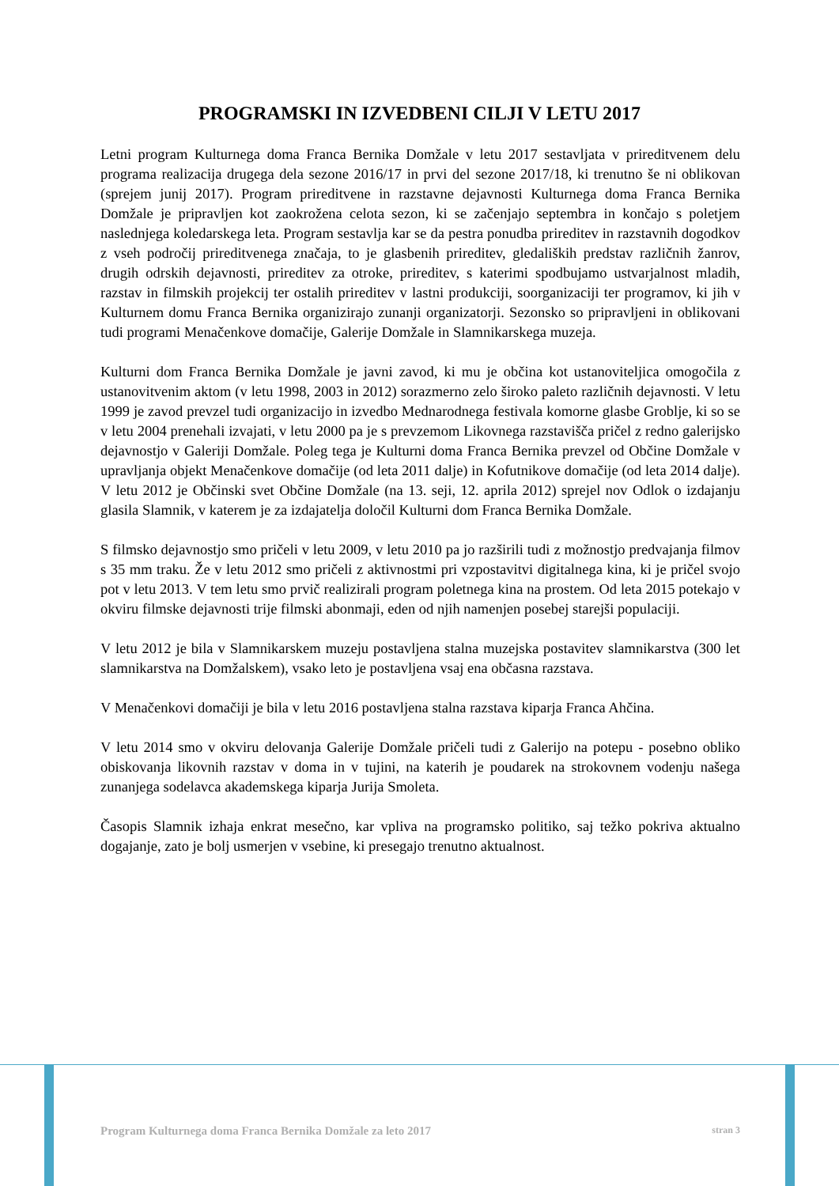PROGRAMSKI IN IZVEDBENI CILJI V LETU 2017
Letni program Kulturnega doma Franca Bernika Domžale v letu 2017 sestavljata v prireditvenem delu programa realizacija drugega dela sezone 2016/17 in prvi del sezone 2017/18, ki trenutno še ni oblikovan (sprejem junij 2017). Program prireditvene in razstavne dejavnosti Kulturnega doma Franca Bernika Domžale je pripravljen kot zaokrožena celota sezon, ki se začenjajo septembra in končajo s poletjem naslednjega koledarskega leta. Program sestavlja kar se da pestra ponudba prireditev in razstavnih dogodkov z vseh področij prireditvenega značaja, to je glasbenih prireditev, gledaliških predstav različnih žanrov, drugih odrskih dejavnosti, prireditev za otroke, prireditev, s katerimi spodbujamo ustvarjalnost mladih, razstav in filmskih projekcij ter ostalih prireditev v lastni produkciji, soorganizaciji ter programov, ki jih v Kulturnem domu Franca Bernika organizirajo zunanji organizatorji. Sezonsko so pripravljeni in oblikovani tudi programi Menačenkove domačije, Galerije Domžale in Slamnikarskega muzeja.
Kulturni dom Franca Bernika Domžale je javni zavod, ki mu je občina kot ustanoviteljica omogočila z ustanovitvenim aktom (v letu 1998, 2003 in 2012) sorazmerno zelo široko paleto različnih dejavnosti. V letu 1999 je zavod prevzel tudi organizacijo in izvedbo Mednarodnega festivala komorne glasbe Groblje, ki so se v letu 2004 prenehali izvajati, v letu 2000 pa je s prevzemom Likovnega razstavišča pričel z redno galerijsko dejavnostjo v Galeriji Domžale. Poleg tega je Kulturni doma Franca Bernika prevzel od Občine Domžale v upravljanja objekt Menačenkove domačije (od leta 2011 dalje) in Kofutnikove domačije (od leta 2014 dalje). V letu 2012 je Občinski svet Občine Domžale (na 13. seji, 12. aprila 2012) sprejel nov Odlok o izdajanju glasila Slamnik, v katerem je za izdajatelja določil Kulturni dom Franca Bernika Domžale.
S filmsko dejavnostjo smo pričeli v letu 2009, v letu 2010 pa jo razširili tudi z možnostjo predvajanja filmov s 35 mm traku. Že v letu 2012 smo pričeli z aktivnostmi pri vzpostavitvi digitalnega kina, ki je pričel svojo pot v letu 2013. V tem letu smo prvič realizirali program poletnega kina na prostem. Od leta 2015 potekajo v okviru filmske dejavnosti trije filmski abonmaji, eden od njih namenjen posebej starejši populaciji.
V letu 2012 je bila v Slamnikarskem muzeju postavljena stalna muzejska postavitev slamnikarstva (300 let slamnikarstva na Domžalskem), vsako leto je postavljena vsaj ena občasna razstava.
V Menačenkovi domačiji je bila v letu 2016 postavljena stalna razstava kiparja Franca Ahčina.
V letu 2014 smo v okviru delovanja Galerije Domžale pričeli tudi z Galerijo na potepu - posebno obliko obiskovanja likovnih razstav v doma in v tujini, na katerih je poudarek na strokovnem vodenju našega zunanjega sodelavca akademskega kiparja Jurija Smoleta.
Časopis Slamnik izhaja enkrat mesečno, kar vpliva na programsko politiko, saj težko pokriva aktualno dogajanje, zato je bolj usmerjen v vsebine, ki presegajo trenutno aktualnost.
Program Kulturnega doma Franca Bernika Domžale za leto 2017 stran 3